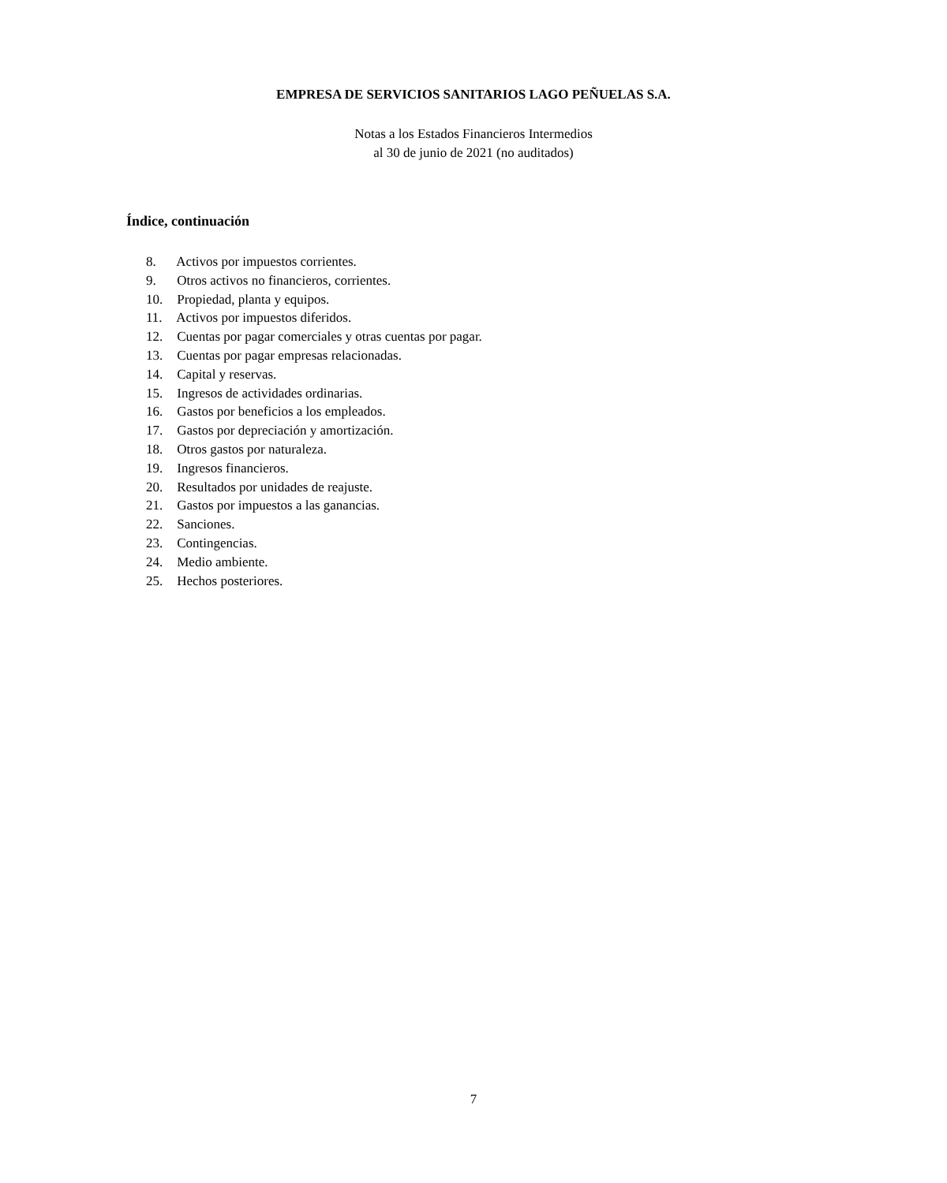EMPRESA DE SERVICIOS SANITARIOS LAGO PEÑUELAS S.A.
Notas a los Estados Financieros Intermedios
al 30 de junio de 2021 (no auditados)
Índice, continuación
8. Activos por impuestos corrientes.
9. Otros activos no financieros, corrientes.
10. Propiedad, planta y equipos.
11. Activos por impuestos diferidos.
12. Cuentas por pagar comerciales y otras cuentas por pagar.
13. Cuentas por pagar empresas relacionadas.
14. Capital y reservas.
15. Ingresos de actividades ordinarias.
16. Gastos por beneficios a los empleados.
17. Gastos por depreciación y amortización.
18. Otros gastos por naturaleza.
19. Ingresos financieros.
20. Resultados por unidades de reajuste.
21. Gastos por impuestos a las ganancias.
22. Sanciones.
23. Contingencias.
24. Medio ambiente.
25. Hechos posteriores.
7